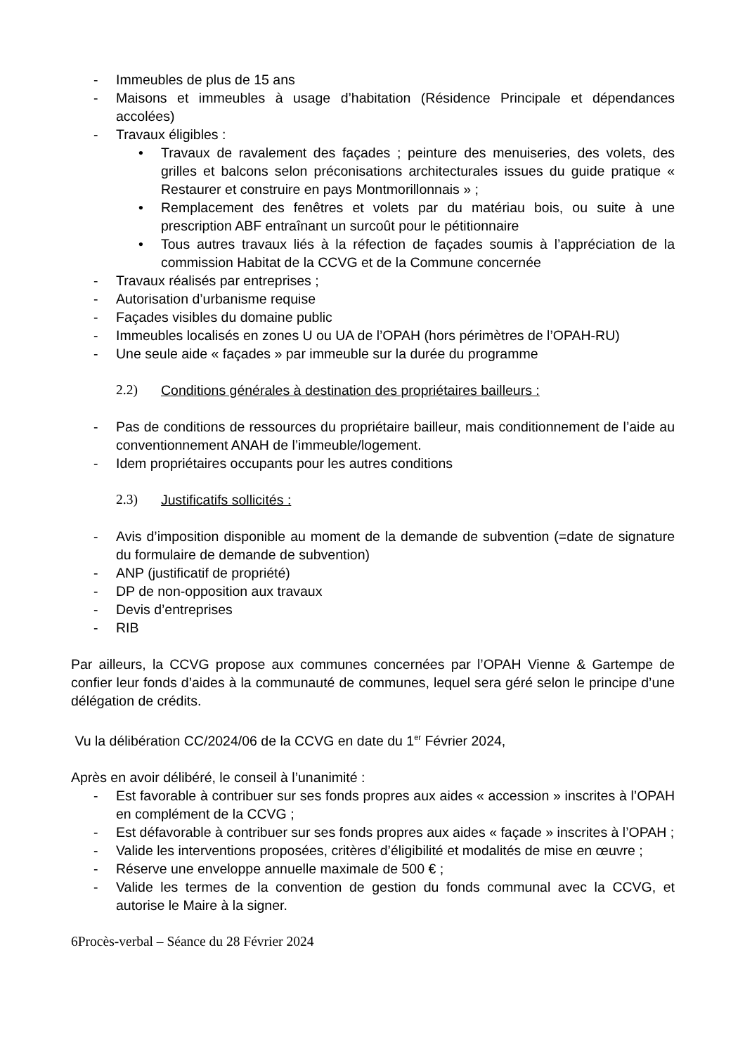- Immeubles de plus de 15 ans
- Maisons et immeubles à usage d’habitation (Résidence Principale et dépendances accolées)
- Travaux éligibles :
• Travaux de ravalement des façades ; peinture des menuiseries, des volets, des grilles et balcons selon préconisations architecturales issues du guide pratique « Restaurer et construire en pays Montmorillonnais » ;
• Remplacement des fenêtres et volets par du matériau bois, ou suite à une prescription ABF entraînant un surcoût pour le pétitionnaire
• Tous autres travaux liés à la réfection de façades soumis à l’appréciation de la commission Habitat de la CCVG et de la Commune concernée
- Travaux réalisés par entreprises ;
- Autorisation d’urbanisme requise
- Façades visibles du domaine public
- Immeubles localisés en zones U ou UA de l’OPAH (hors périmètres de l’OPAH-RU)
- Une seule aide « façades » par immeuble sur la durée du programme
2.2) Conditions générales à destination des propriétaires bailleurs :
- Pas de conditions de ressources du propriétaire bailleur, mais conditionnement de l’aide au conventionnement ANAH de l’immeuble/logement.
- Idem propriétaires occupants pour les autres conditions
2.3) Justificatifs sollicités :
- Avis d’imposition disponible au moment de la demande de subvention (=date de signature du formulaire de demande de subvention)
- ANP (justificatif de propriété)
- DP de non-opposition aux travaux
- Devis d’entreprises
- RIB
Par ailleurs, la CCVG propose aux communes concernées par l’OPAH Vienne & Gartempe de confier leur fonds d’aides à la communauté de communes, lequel sera géré selon le principe d’une délégation de crédits.
Vu la délibération CC/2024/06 de la CCVG en date du 1<sup>er</sup> Février 2024,
Après en avoir délibéré, le conseil à l’unanimité :
- Est favorable à contribuer sur ses fonds propres aux aides « accession » inscrites à l’OPAH en complément de la CCVG ;
- Est défavorable à contribuer sur ses fonds propres aux aides « façade » inscrites à l’OPAH ;
- Valide les interventions proposées, critères d’éligibilité et modalités de mise en œuvre ;
- Réserve une enveloppe annuelle maximale de 500 € ;
- Valide les termes de la convention de gestion du fonds communal avec la CCVG, et autorise le Maire à la signer.
6Procès-verbal – Séance du 28 Février 2024